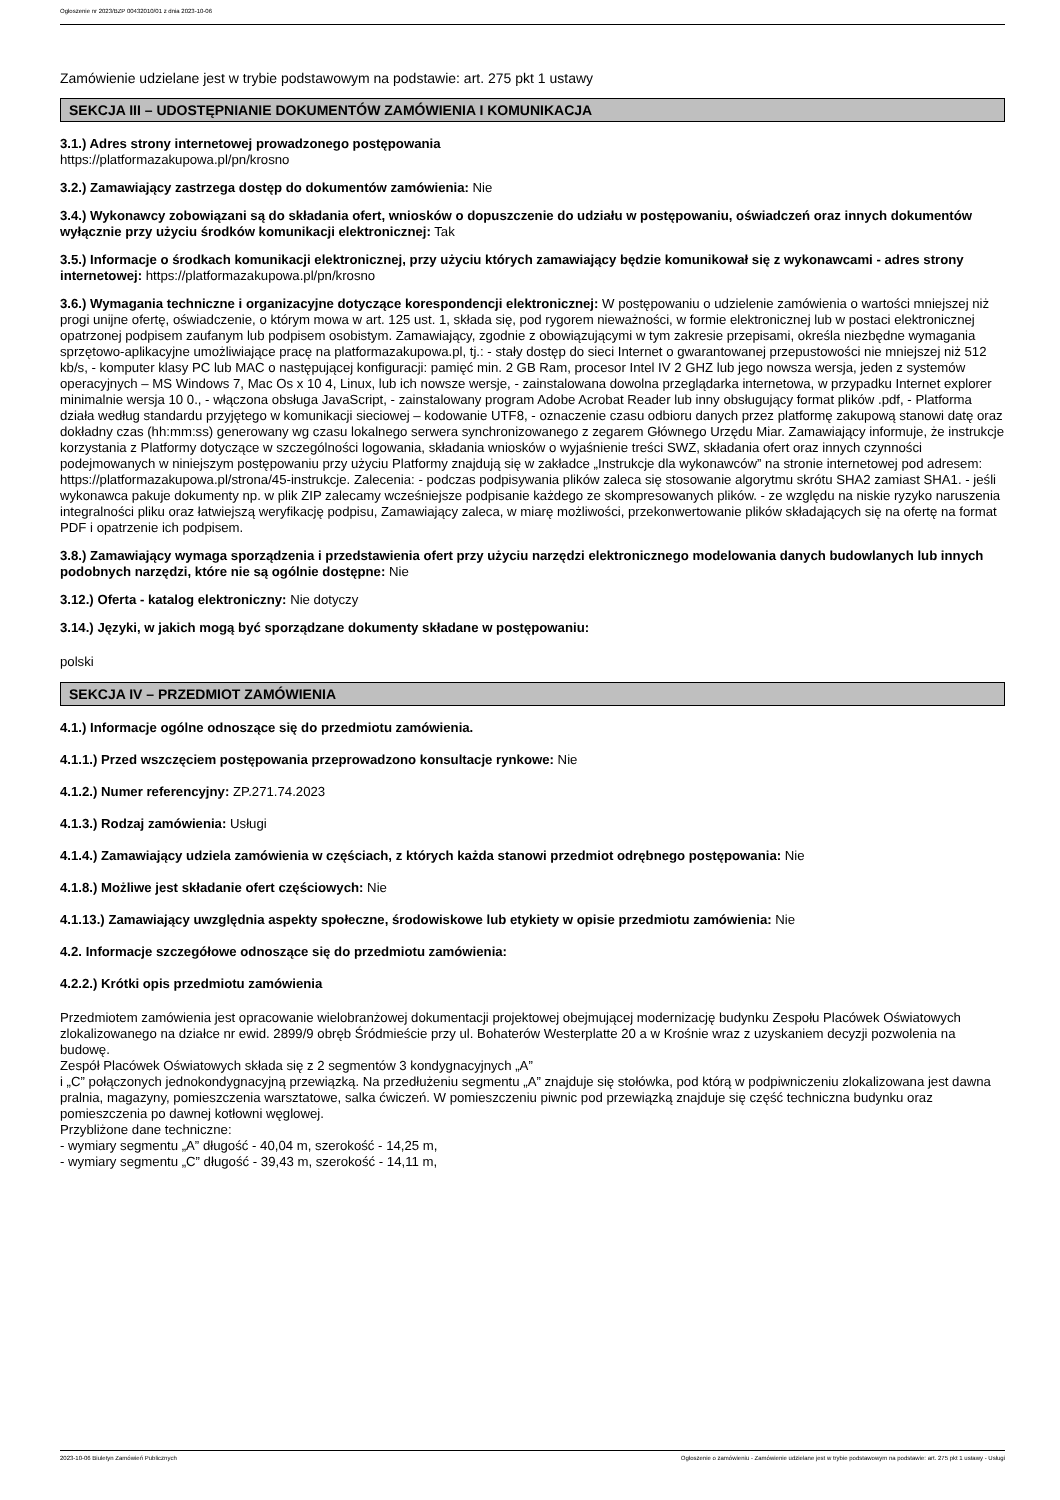Ogłoszenie nr 2023/BZP 00432010/01 z dnia 2023-10-06
Zamówienie udzielane jest w trybie podstawowym na podstawie: art. 275 pkt 1 ustawy
SEKCJA III – UDOSTĘPNIANIE DOKUMENTÓW ZAMÓWIENIA I KOMUNIKACJA
3.1.) Adres strony internetowej prowadzonego postępowania
https://platformazakupowa.pl/pn/krosno
3.2.) Zamawiający zastrzega dostęp do dokumentów zamówienia: Nie
3.4.) Wykonawcy zobowiązani są do składania ofert, wniosków o dopuszczenie do udziału w postępowaniu, oświadczeń oraz innych dokumentów wyłącznie przy użyciu środków komunikacji elektronicznej: Tak
3.5.) Informacje o środkach komunikacji elektronicznej, przy użyciu których zamawiający będzie komunikował się z wykonawcami - adres strony internetowej: https://platformazakupowa.pl/pn/krosno
3.6.) Wymagania techniczne i organizacyjne dotyczące korespondencji elektronicznej: W postępowaniu o udzielenie zamówienia o wartości mniejszej niż progi unijne ofertę, oświadczenie, o którym mowa w art. 125 ust. 1, składa się, pod rygorem nieważności, w formie elektronicznej lub w postaci elektronicznej opatrzonej podpisem zaufanym lub podpisem osobistym. Zamawiający, zgodnie z obowiązującymi w tym zakresie przepisami, określa niezbędne wymagania sprzętowo-aplikacyjne umożliwiające pracę na platformazakupowa.pl, tj.: - stały dostęp do sieci Internet o gwarantowanej przepustowości nie mniejszej niż 512 kb/s, - komputer klasy PC lub MAC o następującej konfiguracji: pamięć min. 2 GB Ram, procesor Intel IV 2 GHZ lub jego nowsza wersja, jeden z systemów operacyjnych – MS Windows 7, Mac Os x 10 4, Linux, lub ich nowsze wersje, - zainstalowana dowolna przeglądarka internetowa, w przypadku Internet explorer minimalnie wersja 10 0., - włączona obsługa JavaScript, - zainstalowany program Adobe Acrobat Reader lub inny obsługujący format plików .pdf, - Platforma działa według standardu przyjętego w komunikacji sieciowej – kodowanie UTF8, - oznaczenie czasu odbioru danych przez platformę zakupową stanowi datę oraz dokładny czas (hh:mm:ss) generowany wg czasu lokalnego serwera synchronizowanego z zegarem Głównego Urzędu Miar. Zamawiający informuje, że instrukcje korzystania z Platformy dotyczące w szczególności logowania, składania wniosków o wyjaśnienie treści SWZ, składania ofert oraz innych czynności podejmowanych w niniejszym postępowaniu przy użyciu Platformy znajdują się w zakładce „Instrukcje dla wykonawców” na stronie internetowej pod adresem: https://platformazakupowa.pl/strona/45-instrukcje. Zalecenia: - podczas podpisywania plików zaleca się stosowanie algorytmu skrótu SHA2 zamiast SHA1. - jeśli wykonawca pakuje dokumenty np. w plik ZIP zalecamy wcześniejsze podpisanie każdego ze skompresowanych plików. - ze względu na niskie ryzyko naruszenia integralności pliku oraz łatwiejszą weryfikację podpisu, Zamawiający zaleca, w miarę możliwości, przekonwertowanie plików składających się na ofertę na format PDF i opatrzenie ich podpisem.
3.8.) Zamawiający wymaga sporządzenia i przedstawienia ofert przy użyciu narzędzi elektronicznego modelowania danych budowlanych lub innych podobnych narzędzi, które nie są ogólnie dostępne: Nie
3.12.) Oferta - katalog elektroniczny: Nie dotyczy
3.14.) Języki, w jakich mogą być sporządzane dokumenty składane w postępowaniu:
polski
SEKCJA IV – PRZEDMIOT ZAMÓWIENIA
4.1.) Informacje ogólne odnoszące się do przedmiotu zamówienia.
4.1.1.) Przed wszczęciem postępowania przeprowadzono konsultacje rynkowe: Nie
4.1.2.) Numer referencyjny: ZP.271.74.2023
4.1.3.) Rodzaj zamówienia: Usługi
4.1.4.) Zamawiający udziela zamówienia w częściach, z których każda stanowi przedmiot odrębnego postępowania: Nie
4.1.8.) Możliwe jest składanie ofert częściowych: Nie
4.1.13.) Zamawiający uwzględnia aspekty społeczne, środowiskowe lub etykiety w opisie przedmiotu zamówienia: Nie
4.2. Informacje szczegółowe odnoszące się do przedmiotu zamówienia:
4.2.2.) Krótki opis przedmiotu zamówienia
Przedmiotem zamówienia jest opracowanie wielobranżowej dokumentacji projektowej obejmującej modernizację budynku Zespołu Placówek Oświatowych zlokalizowanego na działce nr ewid. 2899/9 obręb Śródmieście przy ul. Bohaterów Westerplatte 20 a w Krośnie wraz z uzyskaniem decyzji pozwolenia na budowę.
Zespół Placówek Oświatowych składa się z 2 segmentów 3 kondygnacyjnych „A”
i „C” połączonych jednokondygnacyjną przewiązką. Na przedłużeniu segmentu „A” znajduje się stołówka, pod którą w podpiwniczeniu zlokalizowana jest dawna pralnia, magazyny, pomieszczenia warsztatowe, salka ćwiczeń. W pomieszczeniu piwnic pod przewiązką znajduje się część techniczna budynku oraz pomieszczenia po dawnej kotłowni węglowej.
Przybliżone dane techniczne:
- wymiary segmentu „A” długość - 40,04 m, szerokość - 14,25 m,
- wymiary segmentu „C” długość - 39,43 m, szerokość - 14,11 m,
2023-10-06 Biuletyn Zamówień Publicznych Ogłoszenie o zamówieniu - Zamówienie udzielane jest w trybie podstawowym na podstawie: art. 275 pkt 1 ustawy - Usługi